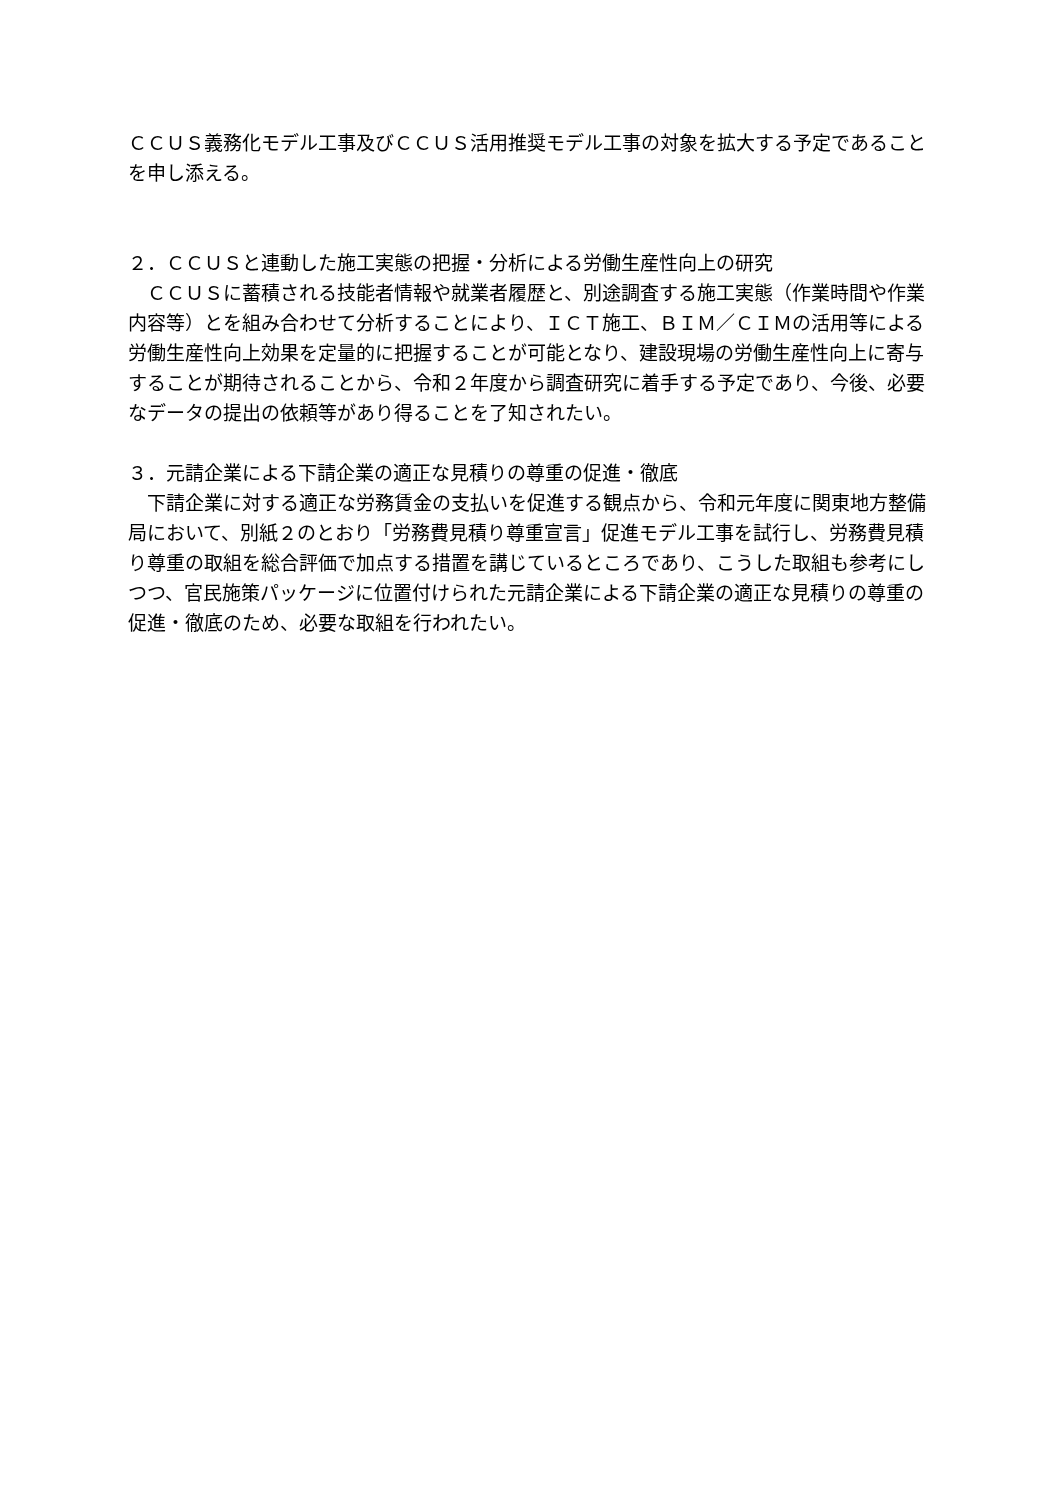ＣＣＵＳ義務化モデル工事及びＣＣＵＳ活用推奨モデル工事の対象を拡大する予定であることを申し添える。
２．ＣＣＵＳと連動した施工実態の把握・分析による労働生産性向上の研究
　ＣＣＵＳに蓄積される技能者情報や就業者履歴と、別途調査する施工実態（作業時間や作業内容等）とを組み合わせて分析することにより、ＩＣＴ施工、ＢＩＭ／ＣＩＭの活用等による労働生産性向上効果を定量的に把握することが可能となり、建設現場の労働生産性向上に寄与することが期待されることから、令和２年度から調査研究に着手する予定であり、今後、必要なデータの提出の依頼等があり得ることを了知されたい。
３．元請企業による下請企業の適正な見積りの尊重の促進・徹底
　下請企業に対する適正な労務賃金の支払いを促進する観点から、令和元年度に関東地方整備局において、別紙２のとおり「労務費見積り尊重宣言」促進モデル工事を試行し、労務費見積り尊重の取組を総合評価で加点する措置を講じているところであり、こうした取組も参考にしつつ、官民施策パッケージに位置付けられた元請企業による下請企業の適正な見積りの尊重の促進・徹底のため、必要な取組を行われたい。